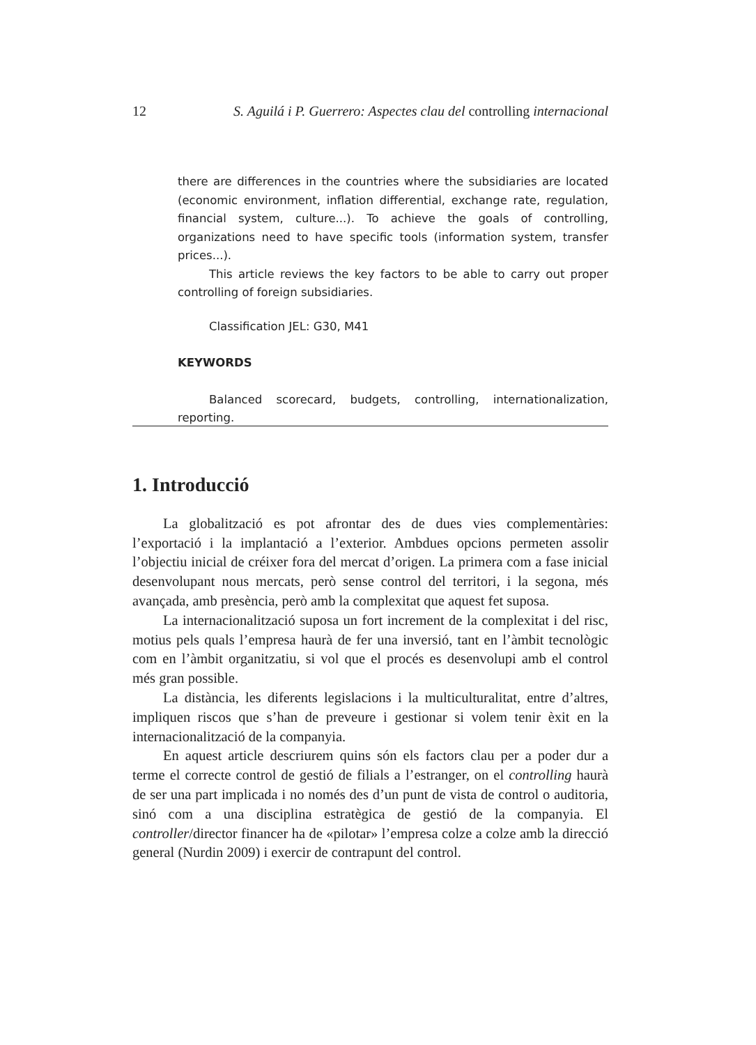12 S. Aguilá i P. Guerrero: Aspectes clau del controlling internacional
there are differences in the countries where the subsidiaries are locat­ed (economic environment, inflation differential, exchange rate, regu­lation, financial system, culture...). To achieve the goals of controlling, organizations need to have specific tools (information system, transfer prices...).
This article reviews the key factors to be able to carry out proper controlling of foreign subsidiaries.
Classification JEL: G30, M41
KEYWORDS
Balanced scorecard, budgets, controlling, internationalization, reporting.
1. Introducció
La globalització es pot afrontar des de dues vies complementàries: l’exportació i la implantació a l’exterior. Ambdues opcions permeten assolir l’objectiu inicial de créixer fora del mercat d’origen. La primera com a fase inicial desenvolupant nous mercats, però sense control del territori, i la se­gona, més avançada, amb presència, però amb la complexitat que aquest fet suposa.
La internacionalització suposa un fort increment de la complexitat i del risc, motius pels quals l’empresa haurà de fer una inversió, tant en l’àmbit tecnològic com en l’àmbit organitzatiu, si vol que el procés es desenvolupi amb el control més gran possible.
La distància, les diferents legislacions i la multiculturalitat, entre d’al­tres, impliquen riscos que s’han de preveure i gestionar si volem tenir èxit en la internacionalització de la companyia.
En aquest article descriurem quins són els factors clau per a poder dur a terme el correcte control de gestió de filials a l’estranger, on el controlling haurà de ser una part implicada i no només des d’un punt de vista de control o auditoria, sinó com a una disciplina estratègica de gestió de la companyia. El controller/director financer ha de «pilotar» l’empresa colze a colze amb la direcció general (Nurdin 2009) i exercir de contrapunt del control.